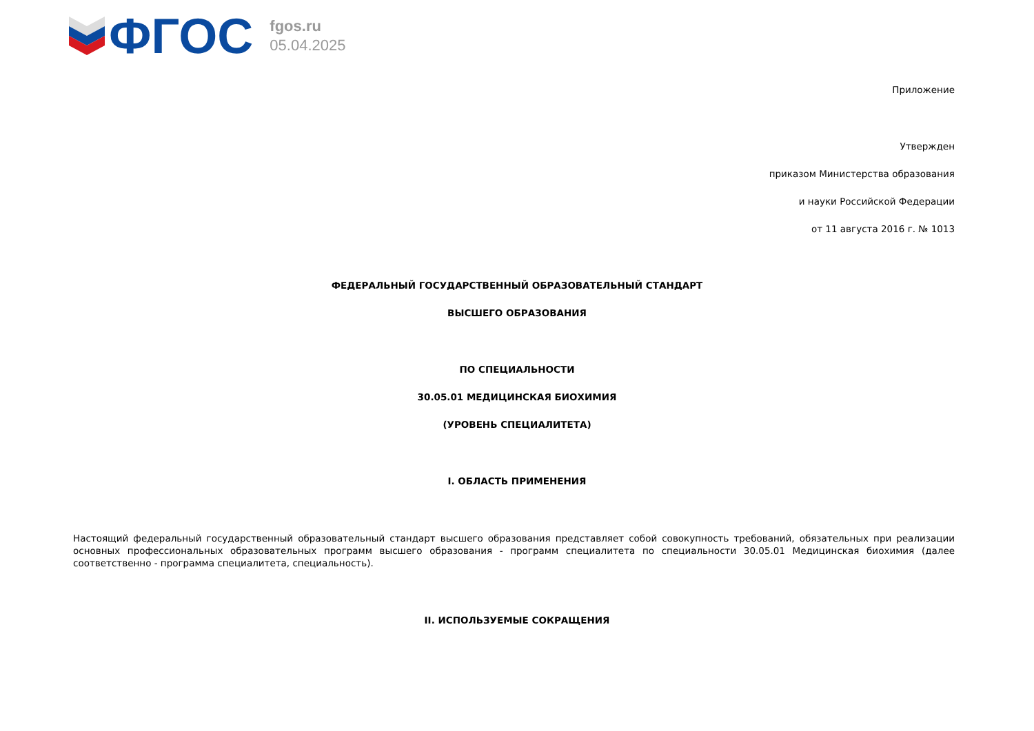ФГОС
fgos.ru
05.04.2025
Приложение
Утвержден
приказом Министерства образования
и науки Российской Федерации
от 11 августа 2016 г. № 1013
ФЕДЕРАЛЬНЫЙ ГОСУДАРСТВЕННЫЙ ОБРАЗОВАТЕЛЬНЫЙ СТАНДАРТ
ВЫСШЕГО ОБРАЗОВАНИЯ
ПО СПЕЦИАЛЬНОСТИ
30.05.01 МЕДИЦИНСКАЯ БИОХИМИЯ
(УРОВЕНЬ СПЕЦИАЛИТЕТА)
I. ОБЛАСТЬ ПРИМЕНЕНИЯ
Настоящий федеральный государственный образовательный стандарт высшего образования представляет собой совокупность требований, обязательных при реализации основных профессиональных образовательных программ высшего образования - программ специалитета по специальности 30.05.01 Медицинская биохимия (далее соответственно - программа специалитета, специальность).
II. ИСПОЛЬЗУЕМЫЕ СОКРАЩЕНИЯ